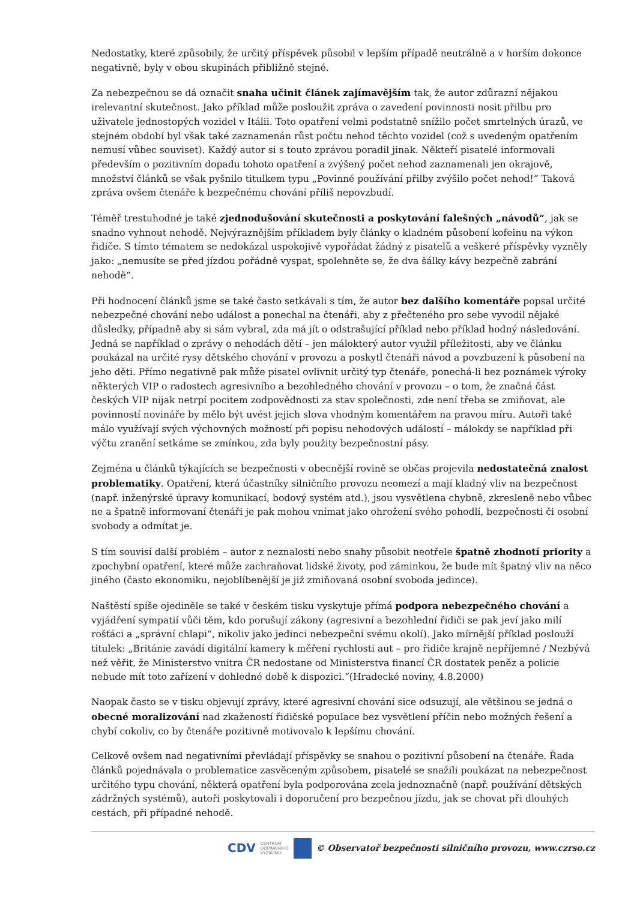Nedostatky, které způsobily, že určitý příspěvek působil v lepším případě neutrálně a v horším dokonce negativně, byly v obou skupinách přibližně stejné.
Za nebezpečnou se dá označit snaha učinit článek zajímavějším tak, že autor zdůrazní nějakou irelevantní skutečnost. Jako příklad může posloužit zpráva o zavedení povinnosti nosit přilbu pro uživatele jednostopých vozidel v Itálii. Toto opatření velmi podstatně snížilo počet smrtelných úrazů, ve stejném období byl však také zaznamenán růst počtu nehod těchto vozidel (což s uvedeným opatřením nemusí vůbec souviset). Každý autor si s touto zprávou poradil jinak. Někteří pisatelé informovali především o pozitivním dopadu tohoto opatření a zvýšený počet nehod zaznamenali jen okrajově, množství článků se však pyšnilo titulkem typu „Povinné používání přilby zvýšilo počet nehod!“ Taková zpráva ovšem čtenáře k bezpečnému chování příliš nepovzbudí.
Téměř trestuhodné je také zjednodušování skutečnosti a poskytování falešných „návodů“, jak se snadno vyhnout nehodě. Nejvýraznějším příkladem byly články o kladném působení kofeinu na výkon řidiče. S tímto tématem se nedokázal uspokojivě vypořádat žádný z pisatelů a veškeré příspěvky vyzněly jako: „nemusíte se před jízdou pořádně vyspat, spolehněte se, že dva šálky kávy bezpečně zabrání nehodě“.
Při hodnocení článků jsme se také často setkávali s tím, že autor bez dalšího komentáře popsal určité nebezpečné chování nebo událost a ponechal na čtenáři, aby z přečteného pro sebe vyvodil nějaké důsledky, případně aby si sám vybral, zda má jít o odstrašující příklad nebo příklad hodný následování. Jedná se například o zprávy o nehodách dětí – jen málokterý autor využil příležitosti, aby ve článku poukázal na určité rysy dětského chování v provozu a poskytl čtenáři návod a povzbuzení k působení na jeho děti. Přímo negativně pak může pisatel ovlivnit určitý typ čtenáře, ponechá-li bez poznámek výroky některých VIP o radostech agresivního a bezohledného chování v provozu – o tom, že značná část českých VIP nijak netrpí pocitem zodpovědnosti za stav společnosti, zde není třeba se zmiňovat, ale povinností novináře by mělo být uvést jejich slova vhodným komentářem na pravou míru. Autoři také málo využívají svých výchovných možností při popisu nehodových událostí – málokdy se například při výčtu zranění setkáme se zmínkou, zda byly použity bezpečnostní pásy.
Zejména u článků týkajících se bezpečnosti v obecnější rovině se občas projevila nedostatečná znalost problematiky. Opatření, která účastníky silničního provozu neomezí a mají kladný vliv na bezpečnost (např. inženýrské úpravy komunikací, bodový systém atd.), jsou vysvětlena chybně, zkresleně nebo vůbec ne a špatně informovaní čtenáři je pak mohou vnímat jako ohrožení svého pohodlí, bezpečnosti či osobní svobody a odmítat je.
S tím souvisí další problém – autor z neznalosti nebo snahy působit neotřele špatně zhodnotí priority a zpochybní opatření, které může zachraňovat lidské životy, pod záminkou, že bude mít špatný vliv na něco jiného (často ekonomiku, nejoblíbenější je již zmiňovaná osobní svoboda jedince).
Naštěstí spíše ojediněle se také v českém tisku vyskytuje přímá podpora nebezpečného chování a vyjádření sympatií vůči těm, kdo porušují zákony (agresivní a bezohlední řidiči se pak jeví jako milí rošťáci a „správní chlapi“, nikoliv jako jedinci nebezpeční svému okolí). Jako mírnější příklad poslouží titulek: „Británie zavádí digitální kamery k měření rychlosti aut – pro řidiče krajně nepříjemné / Nezbývá než věřit, že Ministerstvo vnitra ČR nedostane od Ministerstva financí ČR dostatek peněz a policie nebude mít toto zařízení v dohledné době k dispozici.“(Hradecké noviny, 4.8.2000)
Naopak často se v tisku objevují zprávy, které agresivní chování sice odsuzují, ale většinou se jedná o obecné moralizování nad zkažeností řidičské populace bez vysvětlení příčin nebo možných řešení a chybí cokoliv, co by čtenáře pozitivně motivovalo k lepšímu chování.
Celkově ovšem nad negativními převládají příspěvky se snahou o pozitivní působení na čtenáře. Řada článků pojednávala o problematice zasvěceným způsobem, pisatelé se snažili poukázat na nebezpečnost určitého typu chování, některá opatření byla podporována zcela jednoznačně (např. používání dětských zádržných systémů), autoři poskytovali i doporučení pro bezpečnou jízdu, jak se chovat při dlouhých cestách, při případné nehodě.
CDV CENTRUM
DOPRAVNÍHO
VÝZKUMU © Observatoř bezpečnosti silničního provozu, www.czrso.cz